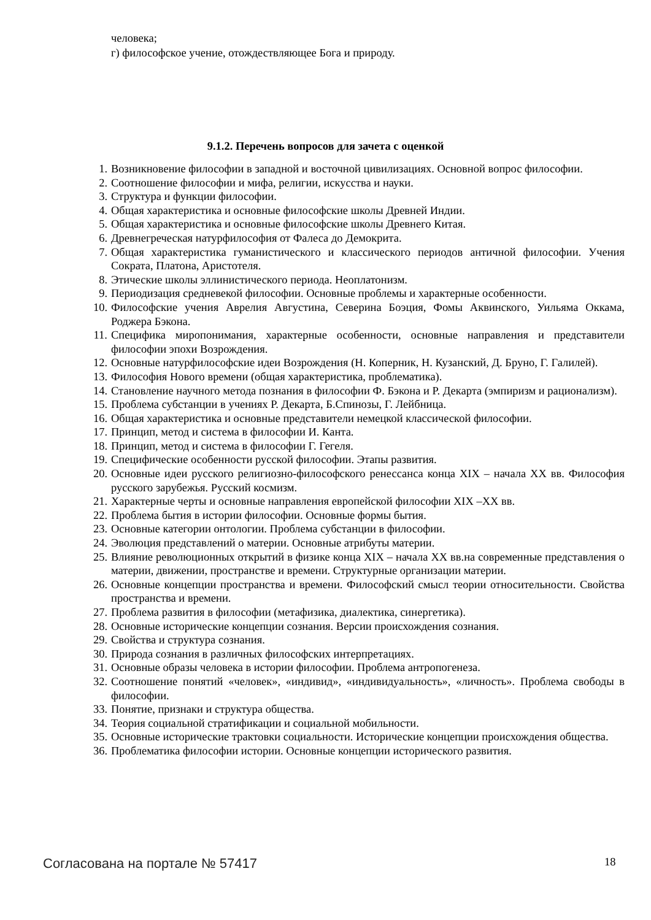человека;
г) философское учение, отождествляющее Бога и природу.
9.1.2. Перечень вопросов для зачета с оценкой
1. Возникновение философии в западной и восточной цивилизациях. Основной вопрос философии.
2. Соотношение философии и мифа, религии, искусства и науки.
3. Структура и функции философии.
4. Общая характеристика и основные философские школы Древней Индии.
5. Общая характеристика и основные философские школы Древнего Китая.
6. Древнегреческая натурфилософия от Фалеса до Демокрита.
7. Общая характеристика гуманистического и классического периодов античной философии. Учения Сократа, Платона, Аристотеля.
8. Этические школы эллинистического периода. Неоплатонизм.
9. Периодизация средневекой философии. Основные проблемы и характерные особенности.
10. Философские учения Аврелия Августина, Северина Боэция, Фомы Аквинского, Уильяма Оккама, Роджера Бэкона.
11. Специфика миропонимания, характерные особенности, основные направления и представители философии эпохи Возрождения.
12. Основные натурфилософские идеи Возрождения (Н. Коперник, Н. Кузанский, Д. Бруно, Г. Галилей).
13. Философия Нового времени (общая характеристика, проблематика).
14. Становление научного метода познания в философии Ф. Бэкона и Р. Декарта (эмпиризм и рационализм).
15. Проблема субстанции в учениях Р. Декарта, Б.Спинозы, Г. Лейбница.
16. Общая характеристика и основные представители немецкой классической философии.
17. Принцип, метод и система в философии И. Канта.
18. Принцип, метод и система в философии Г. Гегеля.
19. Специфические особенности русской философии. Этапы развития.
20. Основные идеи русского религиозно-философского ренессанса конца XIX – начала XX вв. Философия русского зарубежья. Русский космизм.
21. Характерные черты и основные направления европейской философии XIX –XX вв.
22. Проблема бытия в истории философии. Основные формы бытия.
23. Основные категории онтологии. Проблема субстанции в философии.
24. Эволюция представлений о материи. Основные атрибуты материи.
25. Влияние революционных открытий в физике конца XIX – начала XX вв.на современные представления о материи, движении, пространстве и времени. Структурные организации материи.
26. Основные концепции пространства и времени. Философский смысл теории относительности. Свойства пространства и времени.
27. Проблема развития в философии (метафизика, диалектика, синергетика).
28. Основные исторические концепции сознания. Версии происхождения сознания.
29. Свойства и структура сознания.
30. Природа сознания в различных философских интерпретациях.
31. Основные образы человека в истории философии. Проблема антропогенеза.
32. Соотношение понятий «человек», «индивид», «индивидуальность», «личность». Проблема свободы в философии.
33. Понятие, признаки и структура общества.
34. Теория социальной стратификации и социальной мобильности.
35. Основные исторические трактовки социальности. Исторические концепции происхождения общества.
36. Проблематика философии истории. Основные концепции исторического развития.
Согласована на портале № 57417 18